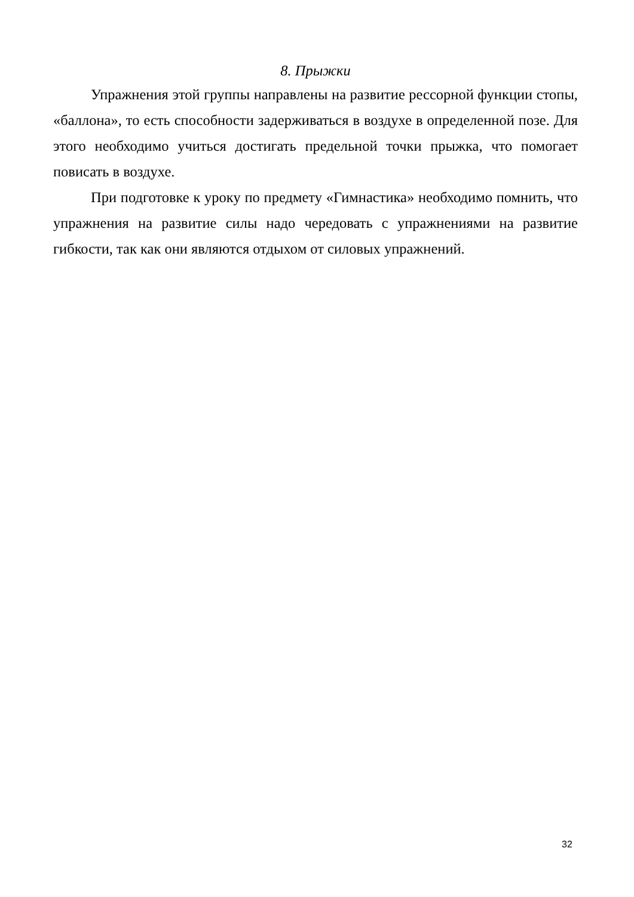8. Прыжки
Упражнения этой группы направлены на развитие рессорной функции стопы, «баллона», то есть способности задерживаться в воздухе в определенной позе. Для этого необходимо учиться достигать предельной точки прыжка, что помогает повисать в воздухе.
При подготовке к уроку по предмету «Гимнастика» необходимо помнить, что упражнения на развитие силы надо чередовать с упражнениями на развитие гибкости, так как они являются отдыхом от силовых упражнений.
32